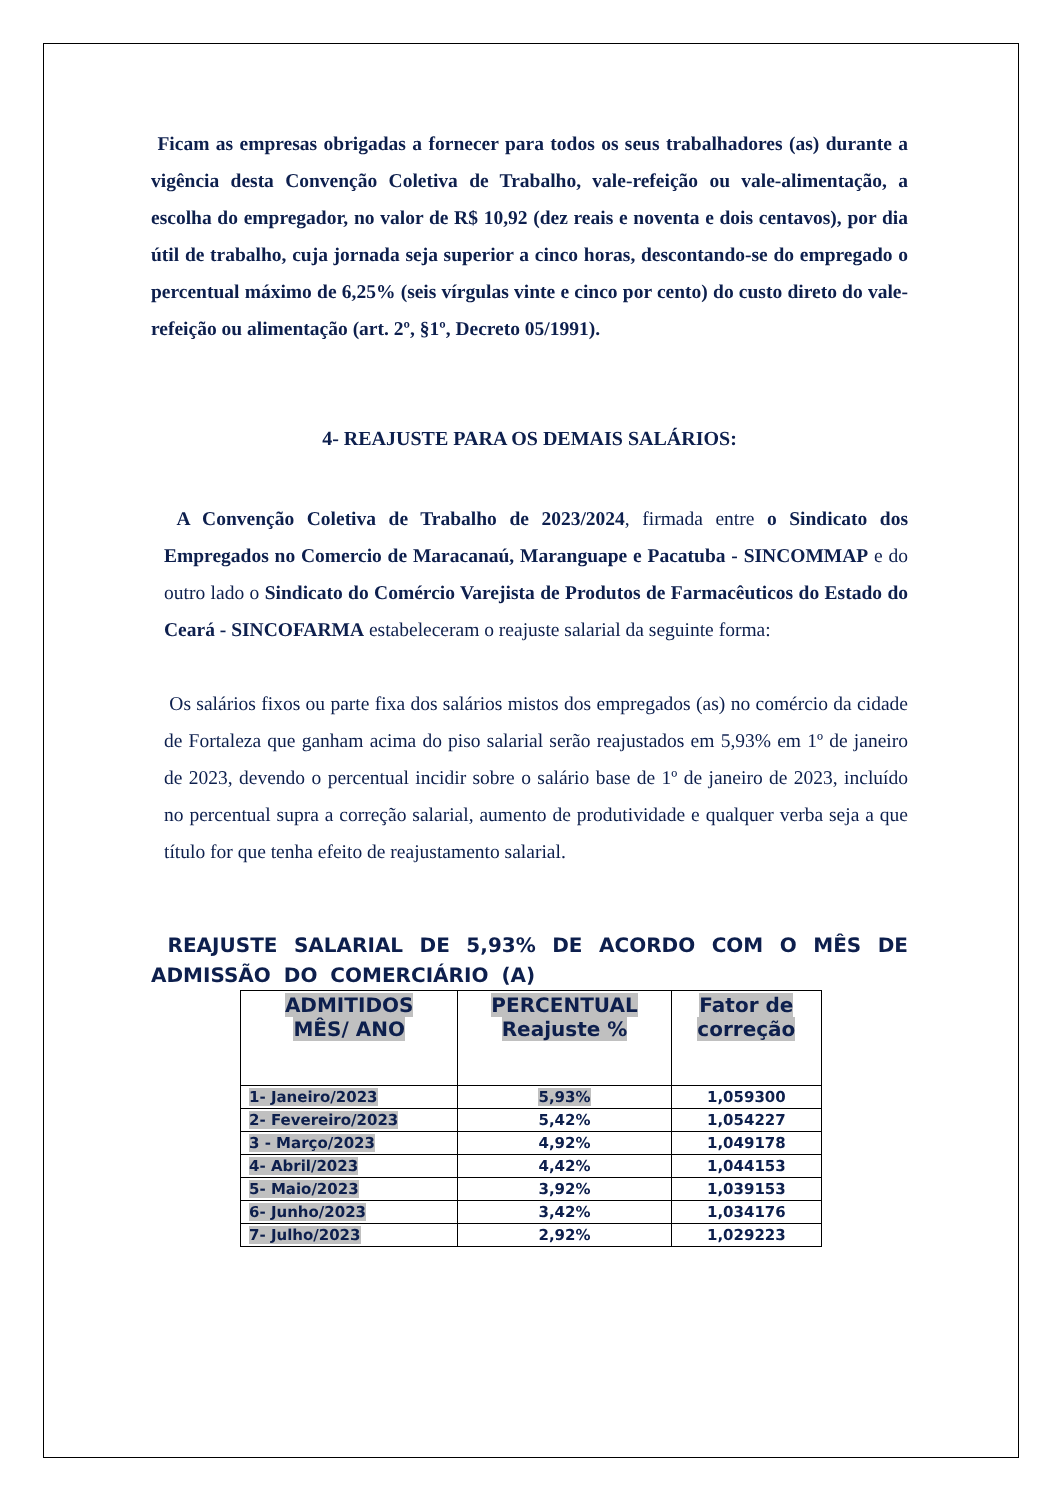Ficam as empresas obrigadas a fornecer para todos os seus trabalhadores (as) durante a vigência desta Convenção Coletiva de Trabalho, vale-refeição ou vale-alimentação, a escolha do empregador, no valor de R$ 10,92 (dez reais e noventa e dois centavos), por dia útil de trabalho, cuja jornada seja superior a cinco horas, descontando-se do empregado o percentual máximo de 6,25% (seis vírgulas vinte e cinco por cento) do custo direto do vale-refeição ou alimentação (art. 2º, §1º, Decreto 05/1991).
4- REAJUSTE PARA OS DEMAIS SALÁRIOS:
A Convenção Coletiva de Trabalho de 2023/2024, firmada entre o Sindicato dos Empregados no Comercio de Maracanaú, Maranguape e Pacatuba - SINCOMMAP e do outro lado o Sindicato do Comércio Varejista de Produtos de Farmacêuticos do Estado do Ceará - SINCOFARMA estabeleceram o reajuste salarial da seguinte forma:
Os salários fixos ou parte fixa dos salários mistos dos empregados (as) no comércio da cidade de Fortaleza que ganham acima do piso salarial serão reajustados em 5,93% em 1º de janeiro de 2023, devendo o percentual incidir sobre o salário base de 1º de janeiro de 2023, incluído no percentual supra a correção salarial, aumento de produtividade e qualquer verba seja a que título for que tenha efeito de reajustamento salarial.
REAJUSTE SALARIAL DE 5,93% DE ACORDO COM O MÊS DE ADMISSÃO DO COMERCIÁRIO (A)
| ADMITIDOS MÊS/ ANO | PERCENTUAL Reajuste % | Fator de correção |
| --- | --- | --- |
| 1- Janeiro/2023 | 5,93% | 1,059300 |
| 2- Fevereiro/2023 | 5,42% | 1,054227 |
| 3 - Março/2023 | 4,92% | 1,049178 |
| 4- Abril/2023 | 4,42% | 1,044153 |
| 5- Maio/2023 | 3,92% | 1,039153 |
| 6- Junho/2023 | 3,42% | 1,034176 |
| 7- Julho/2023 | 2,92% | 1,029223 |